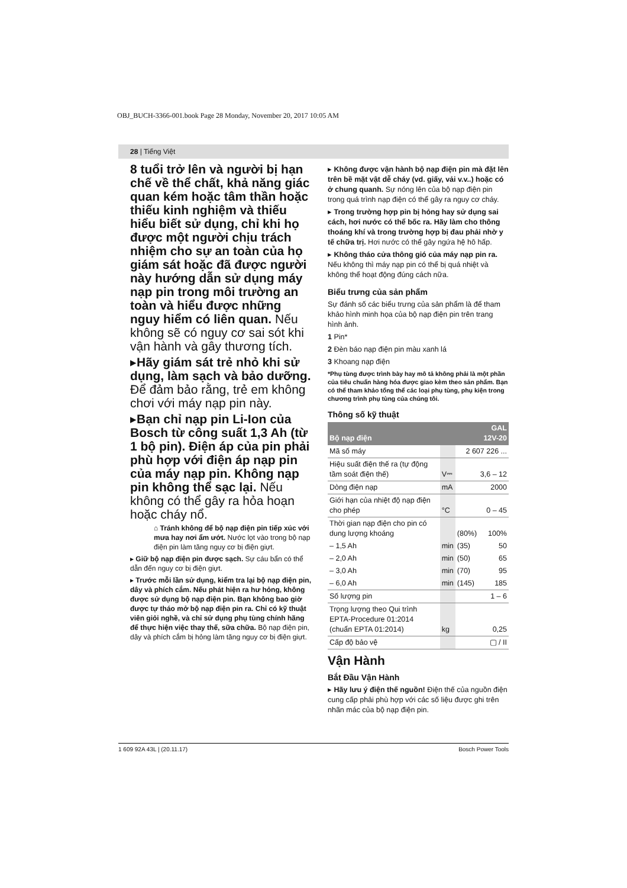OBJ_BUCH-3366-001.book Page 28 Monday, November 20, 2017 10:05 AM
28 | Tiếng Việt
8 tuổi trở lên và người bị hạn chế về thể chất, khả năng giác quan kém hoặc tâm thần hoặc thiếu kinh nghiệm và thiếu hiểu biết sử dụng, chỉ khi họ được một người chịu trách nhiệm cho sự an toàn của họ giám sát hoặc đã được người này hướng dẫn sử dụng máy nạp pin trong môi trường an toàn và hiểu được những nguy hiểm có liên quan. Nếu không sẽ có nguy cơ sai sót khi vận hành và gây thương tích.
▸Hãy giám sát trẻ nhỏ khi sử dụng, làm sạch và bảo dưỡng. Để đảm bảo rằng, trẻ em không chơi với máy nạp pin này.
▸Bạn chỉ nạp pin Li-Ion của Bosch từ công suất 1,3 Ah (từ 1 bộ pin). Điện áp của pin phải phù hợp với điện áp nạp pin của máy nạp pin. Không nạp pin không thể sạc lại. Nếu không có thể gây ra hỏa hoạn hoặc cháy nổ.
⌂ Tránh không để bộ nạp điện pin tiếp xúc với mưa hay nơi ẩm ướt. Nước lọt vào trong bộ nạp điện pin làm tăng nguy cơ bị điện giựt.
▸ Giữ bộ nạp điện pin được sạch. Sự cáu bẩn có thể dẫn đến nguy cơ bị điện giựt.
▸ Trước mỗi lần sử dụng, kiểm tra lại bộ nạp điện pin, dây và phích cắm. Nếu phát hiện ra hư hỏng, không được sử dụng bộ nạp điện pin. Bạn không bao giờ được tự tháo mở bộ nạp điện pin ra. Chỉ có kỹ thuật viên giỏi nghề, và chỉ sử dụng phụ tùng chính hãng để thực hiện việc thay thế, sữa chữa. Bộ nạp điện pin, dây và phích cắm bị hỏng làm tăng nguy cơ bị điện giựt.
▸ Không được vận hành bộ nạp điện pin mà đặt lên trên bề mặt vật dễ cháy (vd. giấy, vải v.v..) hoặc có ở chung quanh. Sự nóng lên của bộ nạp điện pin trong quá trình nạp điện có thể gây ra nguy cơ cháy.
▸ Trong trường hợp pin bị hỏng hay sử dụng sai cách, hơi nước có thể bốc ra. Hãy làm cho thông thoáng khí và trong trường hợp bị đau phải nhờ y tế chữa trị. Hơi nước có thể gây ngứa hệ hô hấp.
▸ Không tháo cửa thông gió của máy nạp pin ra. Nếu không thì máy nạp pin có thể bị quá nhiệt và không thể hoạt động đúng cách nữa.
Biểu trưng của sản phẩm
Sự đánh số các biểu trưng của sản phẩm là để tham khảo hình minh họa của bộ nạp điện pin trên trang hình ảnh.
1 Pin*
2 Đèn báo nạp điện pin màu xanh lá
3 Khoang nạp điện
*Phụ tùng được trình bày hay mô tả không phải là một phần của tiêu chuẩn hàng hóa được giao kèm theo sản phẩm. Bạn có thể tham khảo tổng thể các loại phụ tùng, phụ kiện trong chương trình phụ tùng của chúng tôi.
Thông số kỹ thuật
| Bộ nạp điện | | | GAL 12V-20 |
| --- | --- | --- | --- |
| Mã số máy | | 2 607 226 ... | |
| Hiệu suất điện thế ra (tự động tầm soát điện thế) | V⎓ | 3,6 – 12 | |
| Dòng điện nạp | mA | 2000 | |
| Giới hạn của nhiệt độ nạp điện cho phép | °C | 0 – 45 | |
| Thời gian nạp điện cho pin có dung lượng khoáng | | (80%) | 100% |
| – 1,5 Ah | min | (35) | 50 |
| – 2,0 Ah | min | (50) | 65 |
| – 3,0 Ah | min | (70) | 95 |
| – 6,0 Ah | min | (145) | 185 |
| Số lượng pin | | 1 – 6 | |
| Trọng lượng theo Qui trình EPTA-Procedure 01:2014 (chuẩn EPTA 01:2014) | kg | 0,25 | |
| Cấp độ bảo vệ | | ▢ / II | |
Vận Hành
Bắt Đầu Vận Hành
▸ Hãy lưu ý điện thế nguồn! Điện thế của nguồn điện cung cấp phải phù hợp với các số liệu được ghi trên nhãn mác của bộ nạp điện pin.
1 609 92A 43L | (20.11.17) Bosch Power Tools